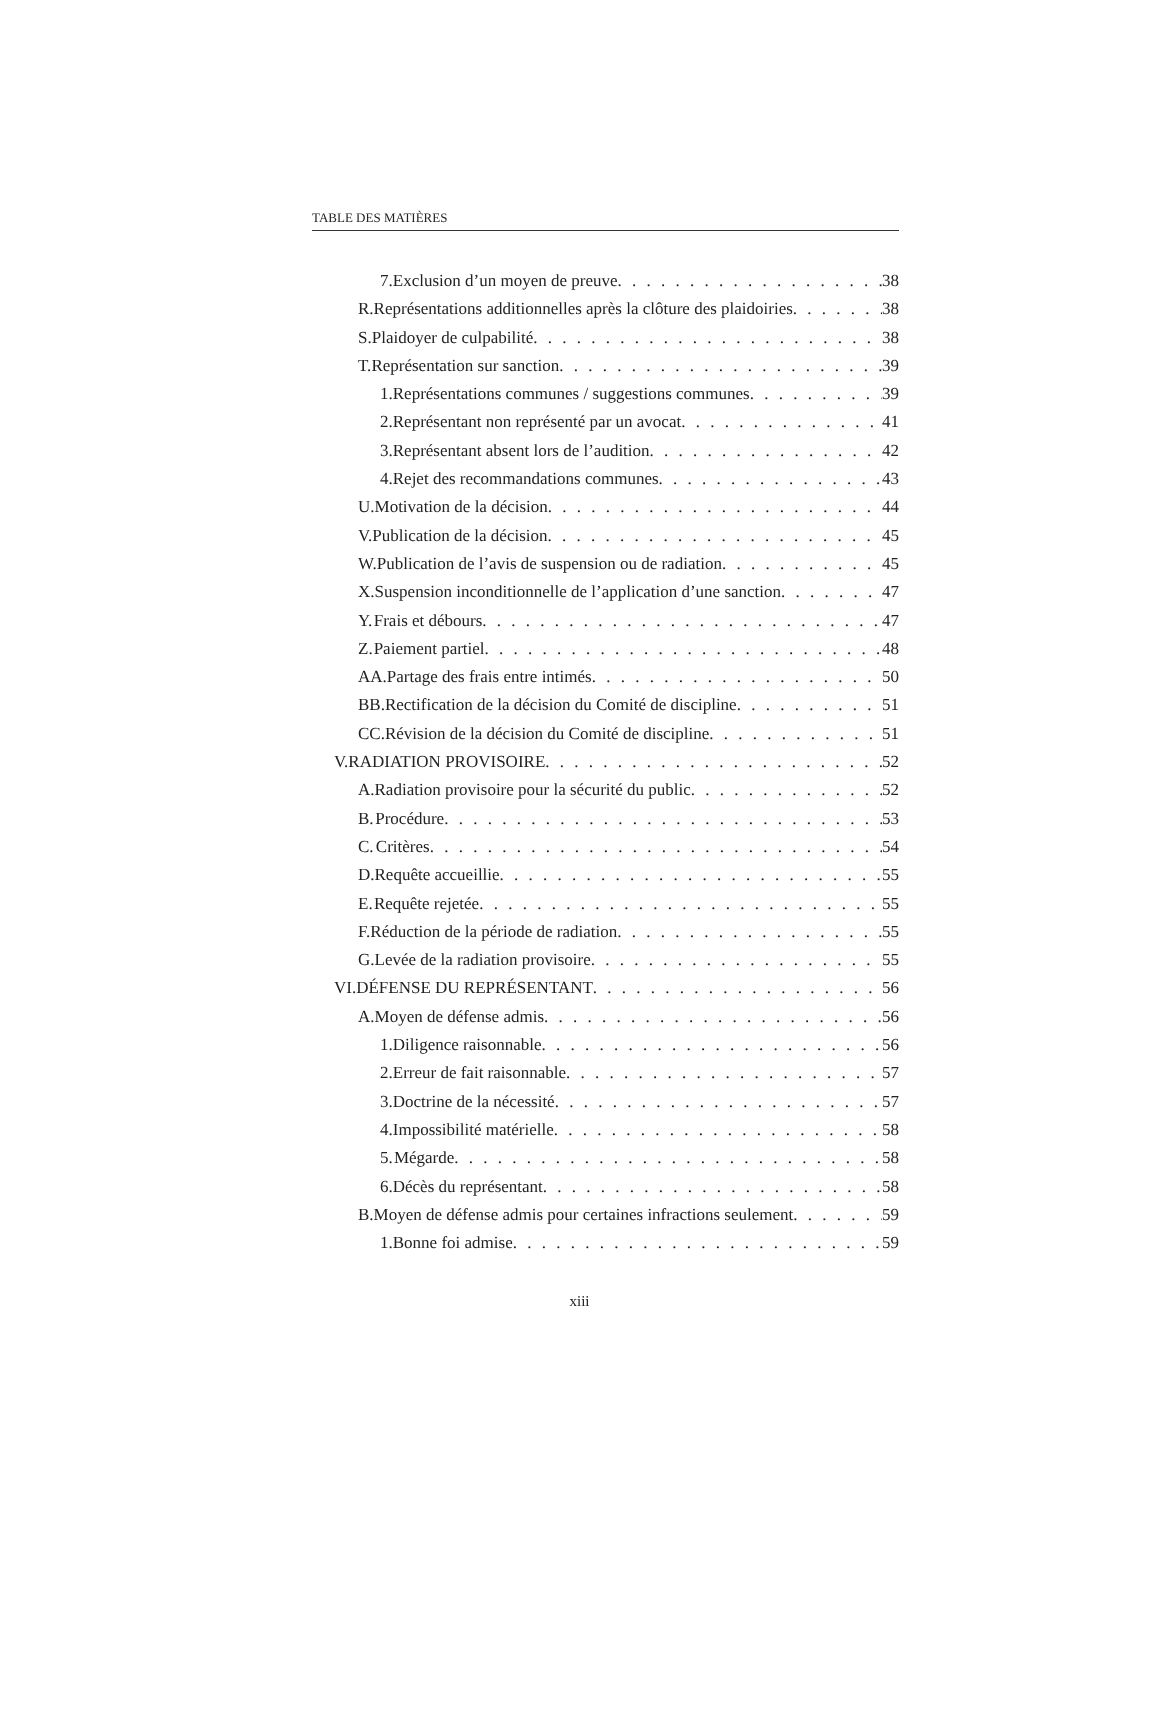TABLE DES MATIÈRES
7. Exclusion d’un moyen de preuve 38
R. Représentations additionnelles après la clôture des plaidoiries 38
S. Plaidoyer de culpabilité 38
T. Représentation sur sanction 39
1. Représentations communes / suggestions communes 39
2. Représentant non représenté par un avocat 41
3. Représentant absent lors de l’audition 42
4. Rejet des recommandations communes 43
U. Motivation de la décision 44
V. Publication de la décision 45
W. Publication de l’avis de suspension ou de radiation 45
X. Suspension inconditionnelle de l’application d’une sanction 47
Y. Frais et débours 47
Z. Paiement partiel 48
AA. Partage des frais entre intimés 50
BB. Rectification de la décision du Comité de discipline 51
CC. Révision de la décision du Comité de discipline 51
V. RADIATION PROVISOIRE 52
A. Radiation provisoire pour la sécurité du public 52
B. Procédure 53
C. Critères 54
D. Requête accueillie 55
E. Requête rejetée 55
F. Réduction de la période de radiation 55
G. Levée de la radiation provisoire 55
VI. DÉFENSE DU REPRÉSENTANT 56
A. Moyen de défense admis 56
1. Diligence raisonnable 56
2. Erreur de fait raisonnable 57
3. Doctrine de la nécessité 57
4. Impossibilité matérielle 58
5. Mégarde 58
6. Décès du représentant 58
B. Moyen de défense admis pour certaines infractions seulement 59
1. Bonne foi admise 59
xiii